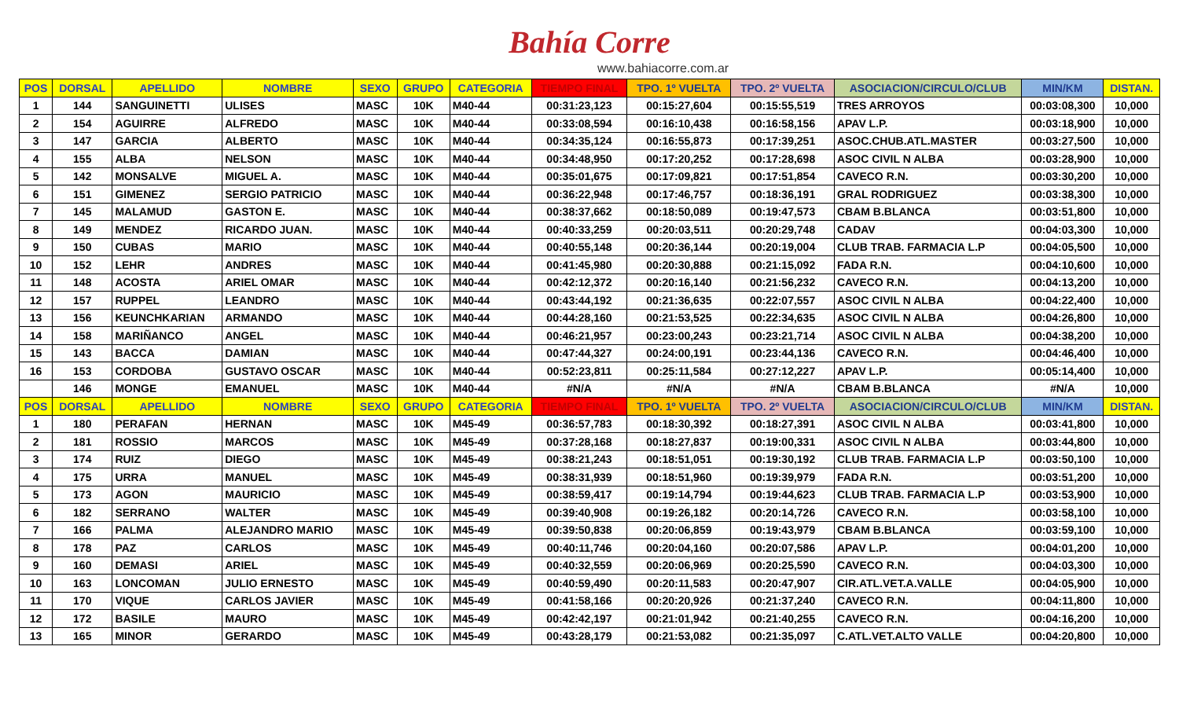Bahía Corre
www.bahiacorre.com.ar
| POS | DORSAL | APELLIDO | NOMBRE | SEXO | GRUPO | CATEGORIA | TIEMPO FINAL | TPO. 1º VUELTA | TPO. 2º VUELTA | ASOCIACION/CIRCULO/CLUB | MIN/KM | DISTAN. |
| --- | --- | --- | --- | --- | --- | --- | --- | --- | --- | --- | --- | --- |
| 1 | 144 | SANGUINETTI | ULISES | MASC | 10K | M40-44 | 00:31:23,123 | 00:15:27,604 | 00:15:55,519 | TRES ARROYOS | 00:03:08,300 | 10,000 |
| 2 | 154 | AGUIRRE | ALFREDO | MASC | 10K | M40-44 | 00:33:08,594 | 00:16:10,438 | 00:16:58,156 | APAV L.P. | 00:03:18,900 | 10,000 |
| 3 | 147 | GARCIA | ALBERTO | MASC | 10K | M40-44 | 00:34:35,124 | 00:16:55,873 | 00:17:39,251 | ASOC.CHUB.ATL.MASTER | 00:03:27,500 | 10,000 |
| 4 | 155 | ALBA | NELSON | MASC | 10K | M40-44 | 00:34:48,950 | 00:17:20,252 | 00:17:28,698 | ASOC CIVIL N ALBA | 00:03:28,900 | 10,000 |
| 5 | 142 | MONSALVE | MIGUEL A. | MASC | 10K | M40-44 | 00:35:01,675 | 00:17:09,821 | 00:17:51,854 | CAVECO R.N. | 00:03:30,200 | 10,000 |
| 6 | 151 | GIMENEZ | SERGIO PATRICIO | MASC | 10K | M40-44 | 00:36:22,948 | 00:17:46,757 | 00:18:36,191 | GRAL RODRIGUEZ | 00:03:38,300 | 10,000 |
| 7 | 145 | MALAMUD | GASTON E. | MASC | 10K | M40-44 | 00:38:37,662 | 00:18:50,089 | 00:19:47,573 | CBAM B.BLANCA | 00:03:51,800 | 10,000 |
| 8 | 149 | MENDEZ | RICARDO JUAN. | MASC | 10K | M40-44 | 00:40:33,259 | 00:20:03,511 | 00:20:29,748 | CADAV | 00:04:03,300 | 10,000 |
| 9 | 150 | CUBAS | MARIO | MASC | 10K | M40-44 | 00:40:55,148 | 00:20:36,144 | 00:20:19,004 | CLUB TRAB. FARMACIA L.P | 00:04:05,500 | 10,000 |
| 10 | 152 | LEHR | ANDRES | MASC | 10K | M40-44 | 00:41:45,980 | 00:20:30,888 | 00:21:15,092 | FADA R.N. | 00:04:10,600 | 10,000 |
| 11 | 148 | ACOSTA | ARIEL OMAR | MASC | 10K | M40-44 | 00:42:12,372 | 00:20:16,140 | 00:21:56,232 | CAVECO R.N. | 00:04:13,200 | 10,000 |
| 12 | 157 | RUPPEL | LEANDRO | MASC | 10K | M40-44 | 00:43:44,192 | 00:21:36,635 | 00:22:07,557 | ASOC CIVIL N ALBA | 00:04:22,400 | 10,000 |
| 13 | 156 | KEUNCHKARIAN | ARMANDO | MASC | 10K | M40-44 | 00:44:28,160 | 00:21:53,525 | 00:22:34,635 | ASOC CIVIL N ALBA | 00:04:26,800 | 10,000 |
| 14 | 158 | MARIÑANCO | ANGEL | MASC | 10K | M40-44 | 00:46:21,957 | 00:23:00,243 | 00:23:21,714 | ASOC CIVIL N ALBA | 00:04:38,200 | 10,000 |
| 15 | 143 | BACCA | DAMIAN | MASC | 10K | M40-44 | 00:47:44,327 | 00:24:00,191 | 00:23:44,136 | CAVECO R.N. | 00:04:46,400 | 10,000 |
| 16 | 153 | CORDOBA | GUSTAVO OSCAR | MASC | 10K | M40-44 | 00:52:23,811 | 00:25:11,584 | 00:27:12,227 | APAV L.P. | 00:05:14,400 | 10,000 |
| | 146 | MONGE | EMANUEL | MASC | 10K | M40-44 | #N/A | #N/A | #N/A | CBAM B.BLANCA | #N/A | 10,000 |
| POS | DORSAL | APELLIDO | NOMBRE | SEXO | GRUPO | CATEGORIA | TIEMPO FINAL | TPO. 1º VUELTA | TPO. 2º VUELTA | ASOCIACION/CIRCULO/CLUB | MIN/KM | DISTAN. |
| 1 | 180 | PERAFAN | HERNAN | MASC | 10K | M45-49 | 00:36:57,783 | 00:18:30,392 | 00:18:27,391 | ASOC CIVIL N ALBA | 00:03:41,800 | 10,000 |
| 2 | 181 | ROSSIO | MARCOS | MASC | 10K | M45-49 | 00:37:28,168 | 00:18:27,837 | 00:19:00,331 | ASOC CIVIL N ALBA | 00:03:44,800 | 10,000 |
| 3 | 174 | RUIZ | DIEGO | MASC | 10K | M45-49 | 00:38:21,243 | 00:18:51,051 | 00:19:30,192 | CLUB TRAB. FARMACIA L.P | 00:03:50,100 | 10,000 |
| 4 | 175 | URRA | MANUEL | MASC | 10K | M45-49 | 00:38:31,939 | 00:18:51,960 | 00:19:39,979 | FADA R.N. | 00:03:51,200 | 10,000 |
| 5 | 173 | AGON | MAURICIO | MASC | 10K | M45-49 | 00:38:59,417 | 00:19:14,794 | 00:19:44,623 | CLUB TRAB. FARMACIA L.P | 00:03:53,900 | 10,000 |
| 6 | 182 | SERRANO | WALTER | MASC | 10K | M45-49 | 00:39:40,908 | 00:19:26,182 | 00:20:14,726 | CAVECO R.N. | 00:03:58,100 | 10,000 |
| 7 | 166 | PALMA | ALEJANDRO MARIO | MASC | 10K | M45-49 | 00:39:50,838 | 00:20:06,859 | 00:19:43,979 | CBAM B.BLANCA | 00:03:59,100 | 10,000 |
| 8 | 178 | PAZ | CARLOS | MASC | 10K | M45-49 | 00:40:11,746 | 00:20:04,160 | 00:20:07,586 | APAV L.P. | 00:04:01,200 | 10,000 |
| 9 | 160 | DEMASI | ARIEL | MASC | 10K | M45-49 | 00:40:32,559 | 00:20:06,969 | 00:20:25,590 | CAVECO R.N. | 00:04:03,300 | 10,000 |
| 10 | 163 | LONCOMAN | JULIO ERNESTO | MASC | 10K | M45-49 | 00:40:59,490 | 00:20:11,583 | 00:20:47,907 | CIR.ATL.VET.A.VALLE | 00:04:05,900 | 10,000 |
| 11 | 170 | VIQUE | CARLOS JAVIER | MASC | 10K | M45-49 | 00:41:58,166 | 00:20:20,926 | 00:21:37,240 | CAVECO R.N. | 00:04:11,800 | 10,000 |
| 12 | 172 | BASILE | MAURO | MASC | 10K | M45-49 | 00:42:42,197 | 00:21:01,942 | 00:21:40,255 | CAVECO R.N. | 00:04:16,200 | 10,000 |
| 13 | 165 | MINOR | GERARDO | MASC | 10K | M45-49 | 00:43:28,179 | 00:21:53,082 | 00:21:35,097 | C.ATL.VET.ALTO VALLE | 00:04:20,800 | 10,000 |